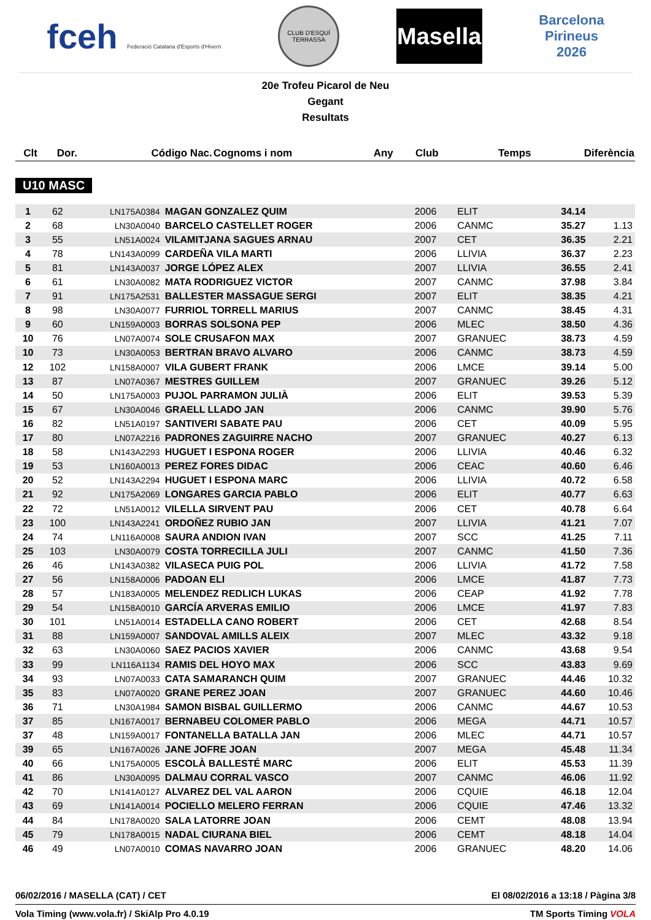fceh Federació Catalana d'Esports d'Hivern
CLUB D'ESQUÍ TERRASSA
Masella
Barcelona
Pirineus
2026
20e Trofeu Picarol de Neu
Gegant
Resultats
| Clt | Dor. | Código Nac. | Cognoms i nom | Any | Club | Temps | Diferència |
| --- | --- | --- | --- | --- | --- | --- | --- |
U10 MASC
| 1 | 62 | LN175A0384 | MAGAN GONZALEZ QUIM | 2006 | ELIT | 34.14 | |
| 2 | 68 | LN30A0040 | BARCELO CASTELLET ROGER | 2006 | CANMC | 35.27 | 1.13 |
| 3 | 55 | LN51A0024 | VILAMITJANA SAGUES ARNAU | 2007 | CET | 36.35 | 2.21 |
| 4 | 78 | LN143A0099 | CARDEÑA VILA MARTI | 2006 | LLIVIA | 36.37 | 2.23 |
| 5 | 81 | LN143A0037 | JORGE LÓPEZ ALEX | 2007 | LLIVIA | 36.55 | 2.41 |
| 6 | 61 | LN30A0082 | MATA RODRIGUEZ VICTOR | 2007 | CANMC | 37.98 | 3.84 |
| 7 | 91 | LN175A2531 | BALLESTER MASSAGUE SERGI | 2007 | ELIT | 38.35 | 4.21 |
| 8 | 98 | LN30A0077 | FURRIOL TORRELL MARIUS | 2007 | CANMC | 38.45 | 4.31 |
| 9 | 60 | LN159A0003 | BORRAS SOLSONA PEP | 2006 | MLEC | 38.50 | 4.36 |
| 10 | 76 | LN07A0074 | SOLE CRUSAFON MAX | 2007 | GRANUEC | 38.73 | 4.59 |
| 10 | 73 | LN30A0053 | BERTRAN BRAVO ALVARO | 2006 | CANMC | 38.73 | 4.59 |
| 12 | 102 | LN158A0007 | VILA GUBERT FRANK | 2006 | LMCE | 39.14 | 5.00 |
| 13 | 87 | LN07A0367 | MESTRES GUILLEM | 2007 | GRANUEC | 39.26 | 5.12 |
| 14 | 50 | LN175A0003 | PUJOL PARRAMON JULIÀ | 2006 | ELIT | 39.53 | 5.39 |
| 15 | 67 | LN30A0046 | GRAELL LLADO JAN | 2006 | CANMC | 39.90 | 5.76 |
| 16 | 82 | LN51A0197 | SANTIVERI SABATE PAU | 2006 | CET | 40.09 | 5.95 |
| 17 | 80 | LN07A2216 | PADRONES ZAGUIRRE NACHO | 2007 | GRANUEC | 40.27 | 6.13 |
| 18 | 58 | LN143A2293 | HUGUET I ESPONA ROGER | 2006 | LLIVIA | 40.46 | 6.32 |
| 19 | 53 | LN160A0013 | PEREZ FORES DIDAC | 2006 | CEAC | 40.60 | 6.46 |
| 20 | 52 | LN143A2294 | HUGUET I ESPONA MARC | 2006 | LLIVIA | 40.72 | 6.58 |
| 21 | 92 | LN175A2069 | LONGARES GARCIA PABLO | 2006 | ELIT | 40.77 | 6.63 |
| 22 | 72 | LN51A0012 | VILELLA SIRVENT PAU | 2006 | CET | 40.78 | 6.64 |
| 23 | 100 | LN143A2241 | ORDOÑEZ RUBIO JAN | 2007 | LLIVIA | 41.21 | 7.07 |
| 24 | 74 | LN116A0008 | SAURA ANDION IVAN | 2007 | SCC | 41.25 | 7.11 |
| 25 | 103 | LN30A0079 | COSTA TORRECILLA JULI | 2007 | CANMC | 41.50 | 7.36 |
| 26 | 46 | LN143A0382 | VILASECA PUIG POL | 2006 | LLIVIA | 41.72 | 7.58 |
| 27 | 56 | LN158A0006 | PADOAN ELI | 2006 | LMCE | 41.87 | 7.73 |
| 28 | 57 | LN183A0005 | MELENDEZ REDLICH LUKAS | 2006 | CEAP | 41.92 | 7.78 |
| 29 | 54 | LN158A0010 | GARCÍA ARVERAS EMILIO | 2006 | LMCE | 41.97 | 7.83 |
| 30 | 101 | LN51A0014 | ESTADELLA CANO ROBERT | 2006 | CET | 42.68 | 8.54 |
| 31 | 88 | LN159A0007 | SANDOVAL AMILLS ALEIX | 2007 | MLEC | 43.32 | 9.18 |
| 32 | 63 | LN30A0060 | SAEZ PACIOS XAVIER | 2006 | CANMC | 43.68 | 9.54 |
| 33 | 99 | LN116A1134 | RAMIS DEL HOYO MAX | 2006 | SCC | 43.83 | 9.69 |
| 34 | 93 | LN07A0033 | CATA SAMARANCH QUIM | 2007 | GRANUEC | 44.46 | 10.32 |
| 35 | 83 | LN07A0020 | GRANE PEREZ JOAN | 2007 | GRANUEC | 44.60 | 10.46 |
| 36 | 71 | LN30A1984 | SAMON BISBAL GUILLERMO | 2006 | CANMC | 44.67 | 10.53 |
| 37 | 85 | LN167A0017 | BERNABEU COLOMER PABLO | 2006 | MEGA | 44.71 | 10.57 |
| 37 | 48 | LN159A0017 | FONTANELLA BATALLA JAN | 2006 | MLEC | 44.71 | 10.57 |
| 39 | 65 | LN167A0026 | JANE JOFRE JOAN | 2007 | MEGA | 45.48 | 11.34 |
| 40 | 66 | LN175A0005 | ESCOLÀ BALLESTÉ MARC | 2006 | ELIT | 45.53 | 11.39 |
| 41 | 86 | LN30A0095 | DALMAU CORRAL VASCO | 2007 | CANMC | 46.06 | 11.92 |
| 42 | 70 | LN141A0127 | ALVAREZ DEL VAL AARON | 2006 | CQUIE | 46.18 | 12.04 |
| 43 | 69 | LN141A0014 | POCIELLO MELERO FERRAN | 2006 | CQUIE | 47.46 | 13.32 |
| 44 | 84 | LN178A0020 | SALA LATORRE JOAN | 2006 | CEMT | 48.08 | 13.94 |
| 45 | 79 | LN178A0015 | NADAL CIURANA BIEL | 2006 | CEMT | 48.18 | 14.04 |
| 46 | 49 | LN07A0010 | COMAS NAVARRO JOAN | 2006 | GRANUEC | 48.20 | 14.06 |
06/02/2016 / MASELLA (CAT) / CET El 08/02/2016 a 13:18 / Pàgina 3/8
Vola Timing (www.vola.fr) / SkiAlp Pro 4.0.19 TM Sports Timing VOLA